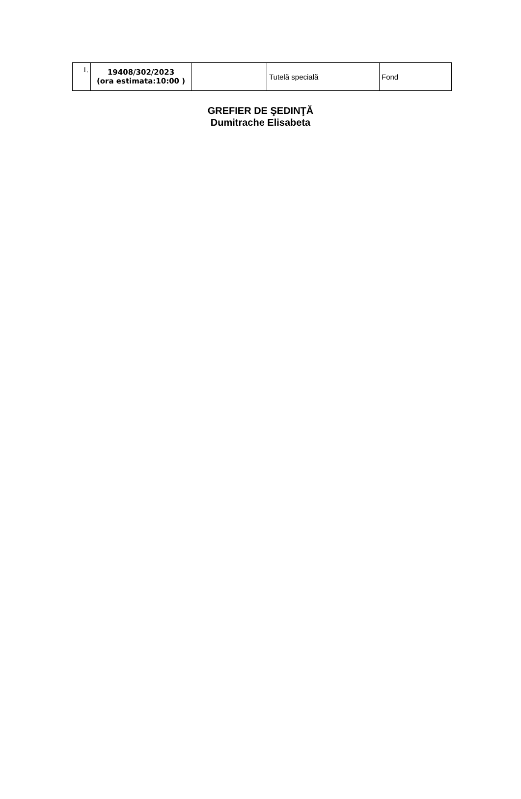| 1. | 19408/302/2023 (ora estimata:10:00 ) | | Tutelă specială | Fond |
GREFIER DE ŞEDINŢĂ
Dumitrache Elisabeta